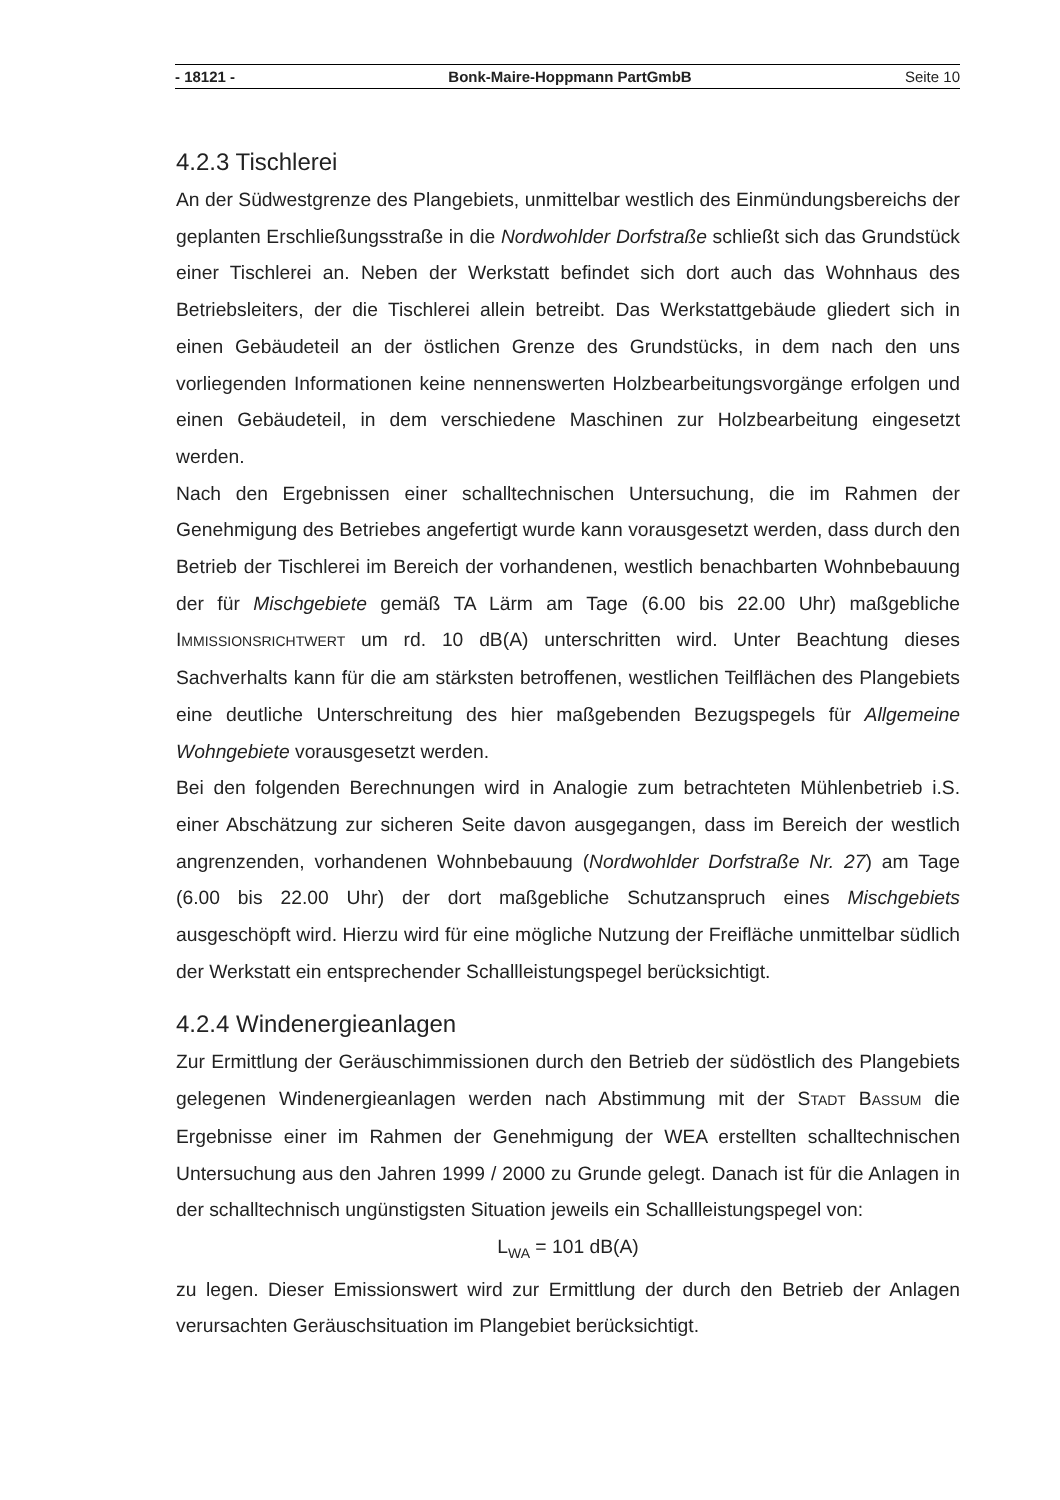- 18121 - Bonk-Maire-Hoppmann PartGmbB Seite 10
4.2.3 Tischlerei
An der Südwestgrenze des Plangebiets, unmittelbar westlich des Einmündungsbereichs der geplanten Erschließungsstraße in die Nordwohlder Dorfstraße schließt sich das Grundstück einer Tischlerei an. Neben der Werkstatt befindet sich dort auch das Wohnhaus des Betriebsleiters, der die Tischlerei allein betreibt. Das Werkstattgebäude gliedert sich in einen Gebäudeteil an der östlichen Grenze des Grundstücks, in dem nach den uns vorliegenden Informationen keine nennenswerten Holzbearbeitungsvorgänge erfolgen und einen Gebäudeteil, in dem verschiedene Maschinen zur Holzbearbeitung eingesetzt werden.
Nach den Ergebnissen einer schalltechnischen Untersuchung, die im Rahmen der Genehmigung des Betriebes angefertigt wurde kann vorausgesetzt werden, dass durch den Betrieb der Tischlerei im Bereich der vorhandenen, westlich benachbarten Wohnbebauung der für Mischgebiete gemäß TA Lärm am Tage (6.00 bis 22.00 Uhr) maßgebliche IMMISSIONSRICHTWERT um rd. 10 dB(A) unterschritten wird. Unter Beachtung dieses Sachverhalts kann für die am stärksten betroffenen, westlichen Teilflächen des Plangebiets eine deutliche Unterschreitung des hier maßgebenden Bezugspegels für Allgemeine Wohngebiete vorausgesetzt werden.
Bei den folgenden Berechnungen wird in Analogie zum betrachteten Mühlenbetrieb i.S. einer Abschätzung zur sicheren Seite davon ausgegangen, dass im Bereich der westlich angrenzenden, vorhandenen Wohnbebauung (Nordwohlder Dorfstraße Nr. 27) am Tage (6.00 bis 22.00 Uhr) der dort maßgebliche Schutzanspruch eines Mischgebiets ausgeschöpft wird. Hierzu wird für eine mögliche Nutzung der Freifläche unmittelbar südlich der Werkstatt ein entsprechender Schallleistungspegel berücksichtigt.
4.2.4 Windenergieanlagen
Zur Ermittlung der Geräuschimmissionen durch den Betrieb der südöstlich des Plangebiets gelegenen Windenergieanlagen werden nach Abstimmung mit der STADT BASSUM die Ergebnisse einer im Rahmen der Genehmigung der WEA erstellten schalltechnischen Untersuchung aus den Jahren 1999 / 2000 zu Grunde gelegt. Danach ist für die Anlagen in der schalltechnisch ungünstigsten Situation jeweils ein Schallleistungspegel von:
L<sub>WA</sub> = 101 dB(A)
zu legen. Dieser Emissionswert wird zur Ermittlung der durch den Betrieb der Anlagen verursachten Geräuschsituation im Plangebiet berücksichtigt.